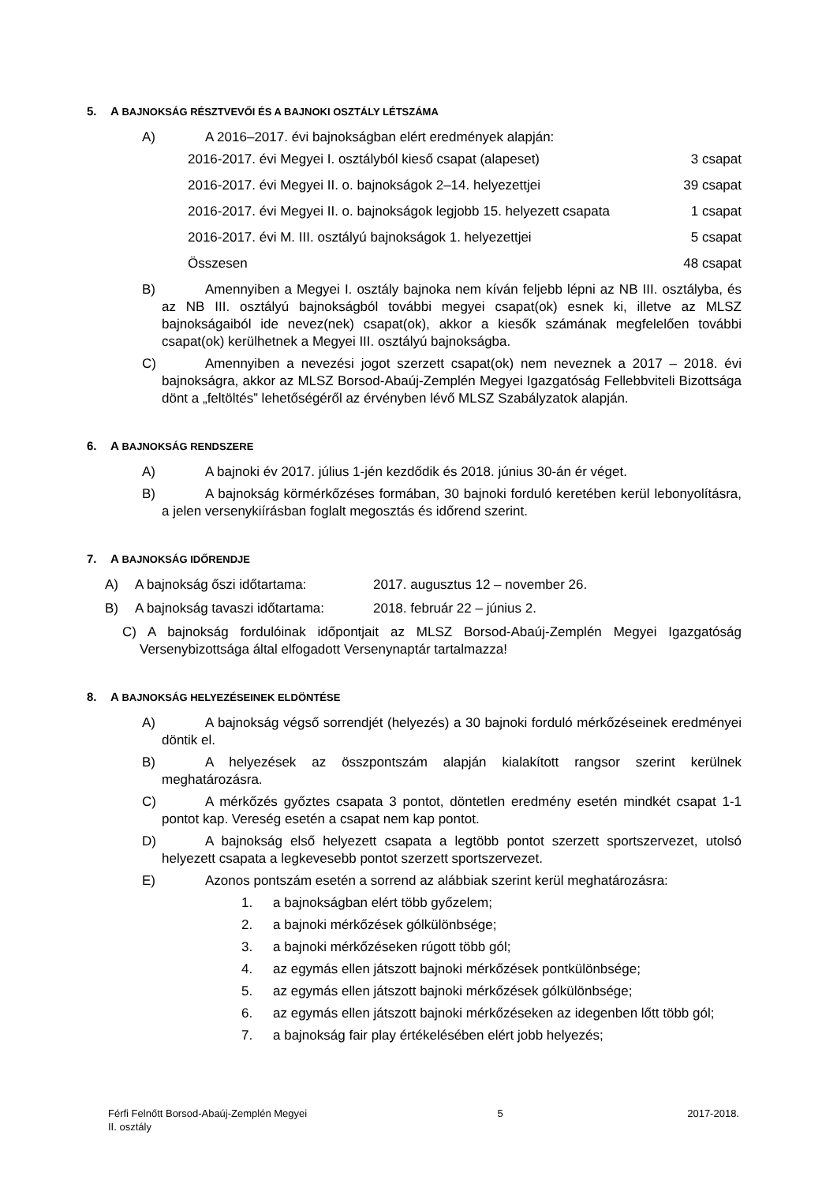5. A BAJNOKSÁG RÉSZTVEVŐI ÉS A BAJNOKI OSZTÁLY LÉTSZÁMA
A) A 2016–2017. évi bajnokságban elért eredmények alapján:
2016-2017. évi Megyei I. osztályból kieső csapat (alapeset) 3 csapat
2016-2017. évi Megyei II. o. bajnokságok 2–14. helyezettjei 39 csapat
2016-2017. évi Megyei II. o. bajnokságok legjobb 15. helyezett csapata 1 csapat
2016-2017. évi M. III. osztályú bajnokságok 1. helyezettjei 5 csapat
Összesen 48 csapat
B) Amennyiben a Megyei I. osztály bajnoka nem kíván feljebb lépni az NB III. osztályba, és az NB III. osztályú bajnokságból további megyei csapat(ok) esnek ki, illetve az MLSZ bajnokságaiból ide nevez(nek) csapat(ok), akkor a kiesők számának megfelelően további csapat(ok) kerülhetnek a Megyei III. osztályú bajnokságba.
C) Amennyiben a nevezési jogot szerzett csapat(ok) nem neveznek a 2017 – 2018. évi bajnokságra, akkor az MLSZ Borsod-Abaúj-Zemplén Megyei Igazgatóság Fellebbviteli Bizottsága dönt a „feltöltés” lehetőségéről az érvényben lévő MLSZ Szabályzatok alapján.
6. A BAJNOKSÁG RENDSZERE
A) A bajnoki év 2017. július 1-jén kezdődik és 2018. június 30-án ér véget.
B) A bajnokság körmérkőzéses formában, 30 bajnoki forduló keretében kerül lebonyolításra, a jelen versenykiírásban foglalt megosztás és időrend szerint.
7. A BAJNOKSÁG IDŐRENDJE
A) A bajnokság őszi időtartama: 2017. augusztus 12 – november 26.
B) A bajnokság tavaszi időtartama: 2018. február 22 – június 2.
C) A bajnokság fordulóinak időpontjait az MLSZ Borsod-Abaúj-Zemplén Megyei Igazgatóság Versenybizottsága által elfogadott Versenynaptár tartalmazza!
8. A BAJNOKSÁG HELYEZÉSEINEK ELDÖNTÉSE
A) A bajnokság végső sorrendjét (helyezés) a 30 bajnoki forduló mérkőzéseinek eredményei döntik el.
B) A helyezések az összpontszám alapján kialakított rangsor szerint kerülnek meghatározásra.
C) A mérkőzés győztes csapata 3 pontot, döntetlen eredmény esetén mindkét csapat 1-1 pontot kap. Vereség esetén a csapat nem kap pontot.
D) A bajnokság első helyezett csapata a legtöbb pontot szerzett sportszervezet, utolsó helyezett csapata a legkevesebb pontot szerzett sportszervezet.
E) Azonos pontszám esetén a sorrend az alábbiak szerint kerül meghatározásra:
1. a bajnokságban elért több győzelem;
2. a bajnoki mérkőzések gólkülönbsége;
3. a bajnoki mérkőzéseken rúgott több gól;
4. az egymás ellen játszott bajnoki mérkőzések pontkülönbsége;
5. az egymás ellen játszott bajnoki mérkőzések gólkülönbsége;
6. az egymás ellen játszott bajnoki mérkőzéseken az idegenben lőtt több gól;
7. a bajnokság fair play értékelésében elért jobb helyezés;
Férfi Felnőtt Borsod-Abaúj-Zemplén Megyei II. osztály 5 2017-2018.